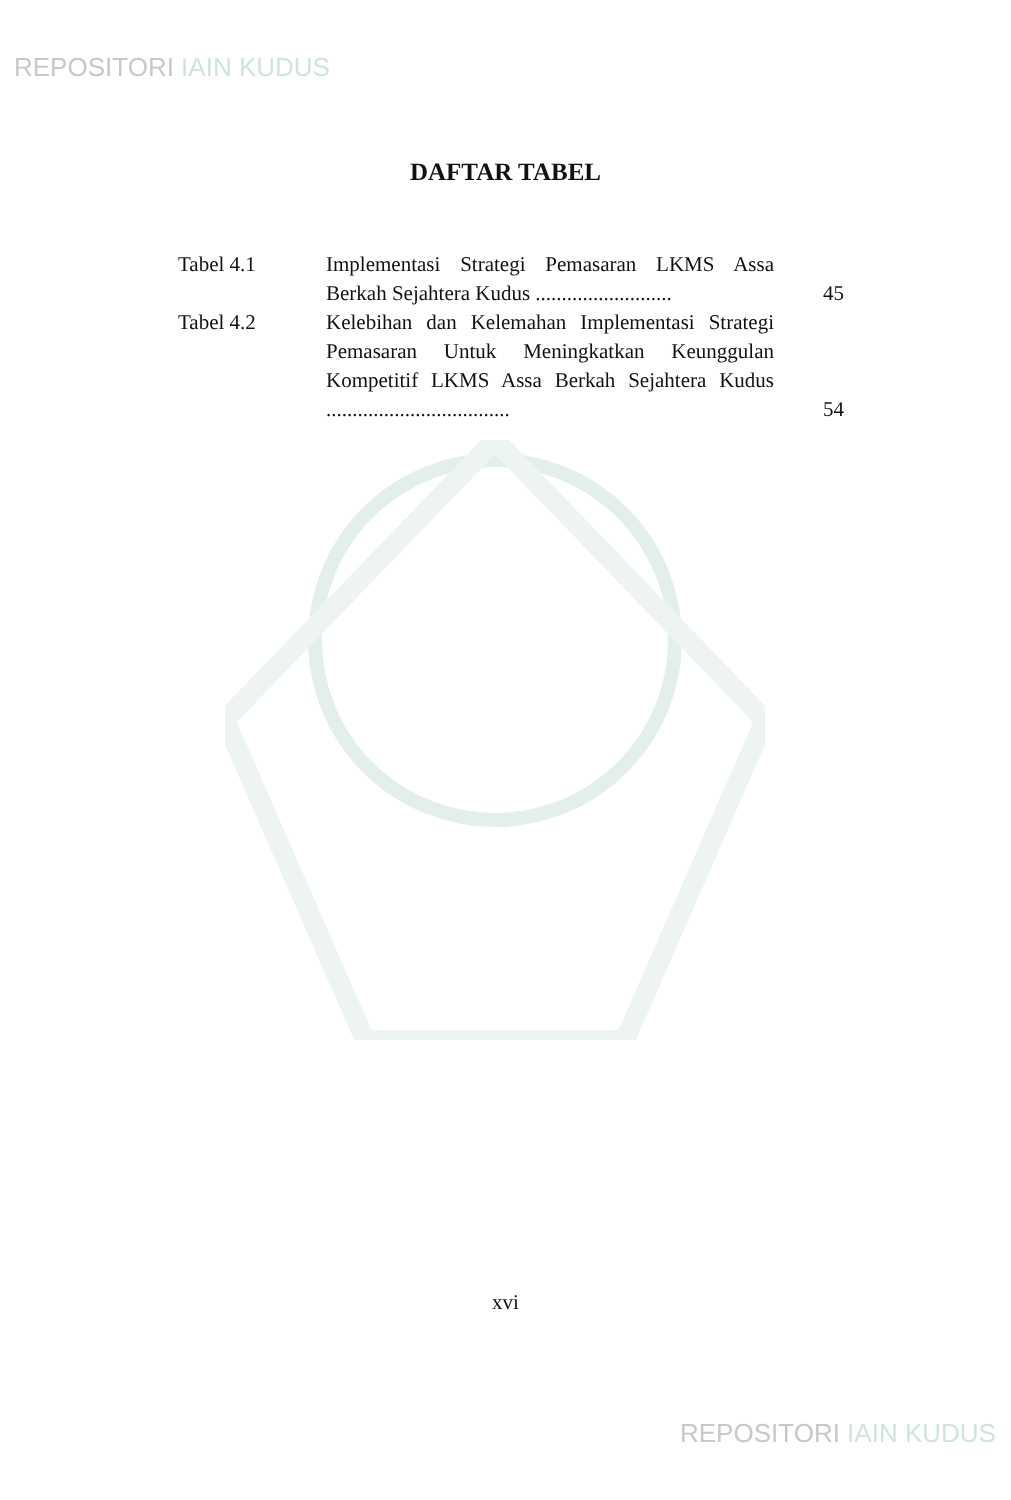REPOSITORI IAIN KUDUS
DAFTAR TABEL
| Tabel 4.1 | Implementasi Strategi Pemasaran LKMS Assa Berkah Sejahtera Kudus .......................... | 45 |
| Tabel 4.2 | Kelebihan dan Kelemahan Implementasi Strategi Pemasaran Untuk Meningkatkan Keunggulan Kompetitif LKMS Assa Berkah Sejahtera Kudus ................................... | 54 |
xvi
REPOSITORI IAIN KUDUS